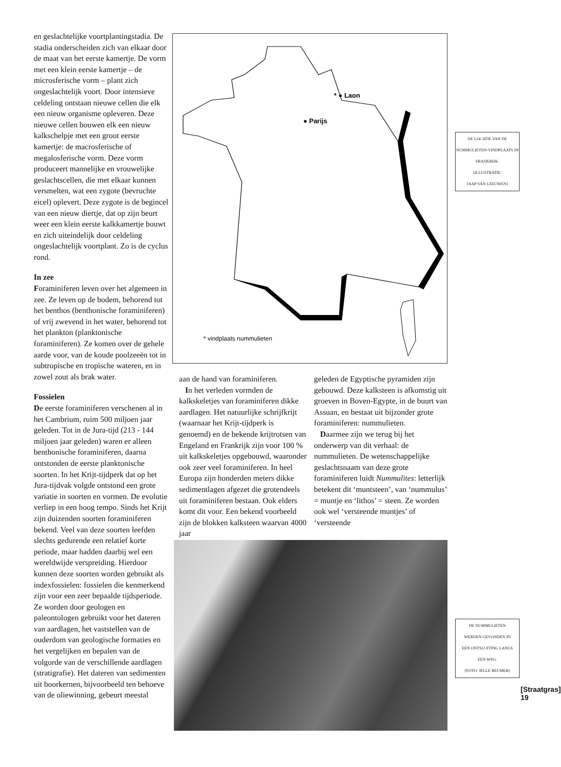en geslachtelijke voortplantingstadia. De stadia onderscheiden zich van elkaar door de maat van het eerste kamertje. De vorm met een klein eerste kamertje – de microsferische vorm – plant zich ongeslachtelijk voort. Door intensieve celdeling ontstaan nieuwe cellen die elk een nieuw organisme opleveren. Deze nieuwe cellen bouwen elk een nieuw kalkschelpje met een groot eerste kamertje: de macrosferische of megalosferische vorm. Deze vorm produceert mannelijke en vrouwelijke geslachtscellen, die met elkaar kunnen versmelten, wat een zygote (bevruchte eicel) oplevert. Deze zygote is de begincel van een nieuw diertje, dat op zijn beurt weer een klein eerste kalkkamertje bouwt en zich uiteindelijk door celdeling ongeslachtelijk voortplant. Zo is de cyclus rond.
In zee
Foraminiferen leven over het algemeen in zee. Ze leven op de bodem, behorend tot het benthos (benthonische foraminiferen) of vrij zwevend in het water, behorend tot het plankton (planktonische foraminiferen). Ze komen over de gehele aarde voor, van de koude poolzeeën tot in subtropische en tropische wateren, en in zowel zout als brak water.
Fossielen
De eerste foraminiferen verschenen al in het Cambrium, ruim 500 miljoen jaar geleden. Tot in de Jura-tijd (213 - 144 miljoen jaar geleden) waren er alleen benthonische foraminiferen, daarna ontstonden de eerste planktonische soorten. In het Krijt-tijdperk dat op het Jura-tijdvak volgde ontstond een grote variatie in soorten en vormen. De evolutie verliep in een hoog tempo. Sinds het Krijt zijn duizenden soorten foraminiferen bekend. Veel van deze soorten leefden slechts gedurende een relatief korte periode, maar hadden daarbij wel een wereldwijde verspreiding. Hierdoor kunnen deze soorten worden gebruikt als indexfossielen: fossielen die kenmerkend zijn voor een zeer bepaalde tijdsperiode. Ze worden door geologen en paleontologen gebruikt voor het dateren van aardlagen, het vaststellen van de ouderdom van geologische formaties en het vergelijken en bepalen van de volgorde van de verschillende aardlagen (stratigrafie). Het dateren van sedimenten uit boorkernen, bijvoorbeeld ten behoeve van de oliewinning, gebeurt meestal
* ● Laon
● Parijs
* vindplaats nummulieten
DE LOCATIE VAN DE
NUMMULIETEN-VINDPLAATS IN FRANKRIJK.
[ILLUSTRATIE:
JAAP VAN LEEUWEN]
aan de hand van foraminiferen.
In het verleden vormden de kalkskeletjes van foraminiferen dikke aardlagen. Het natuurlijke schrijfkrijt (waarnaar het Krijt-tijdperk is genoemd) en de bekende krijtrotsen van Engeland en Frankrijk zijn voor 100 % uit kalkskeletjes opgebouwd, waaronder ook zeer veel foraminiferen. In heel Europa zijn honderden meters dikke sedimentlagen afgezet die grotendeels uit foraminiferen bestaan. Ook elders komt dit voor. Een bekend voorbeeld zijn de blokken kalksteen waarvan 4000 jaar
geleden de Egyptische pyramiden zijn gebouwd. Deze kalksteen is afkomstig uit groeven in Boven-Egypte, in de buurt van Assuan, en bestaat uit bijzonder grote foraminiferen: nummulieten.
Daarmee zijn we terug bij het onderwerp van dit verhaal: de nummulieten. De wetenschappelijke geslachtsnaam van deze grote foraminiferen luidt Nummulites: letterlijk betekent dit ‘muntsteen’, van ‘nummulus’ = muntje en ‘lithos’ = steen. Ze worden ook wel ‘versteende muntjes’ of ‘versteende
DE NUMMULIETEN
WERDEN GEVONDEN IN
EEN ONTSLUITING LANGS
EEN WEG.
[FOTO: JELLE REUMER]
[Straatgras]
19